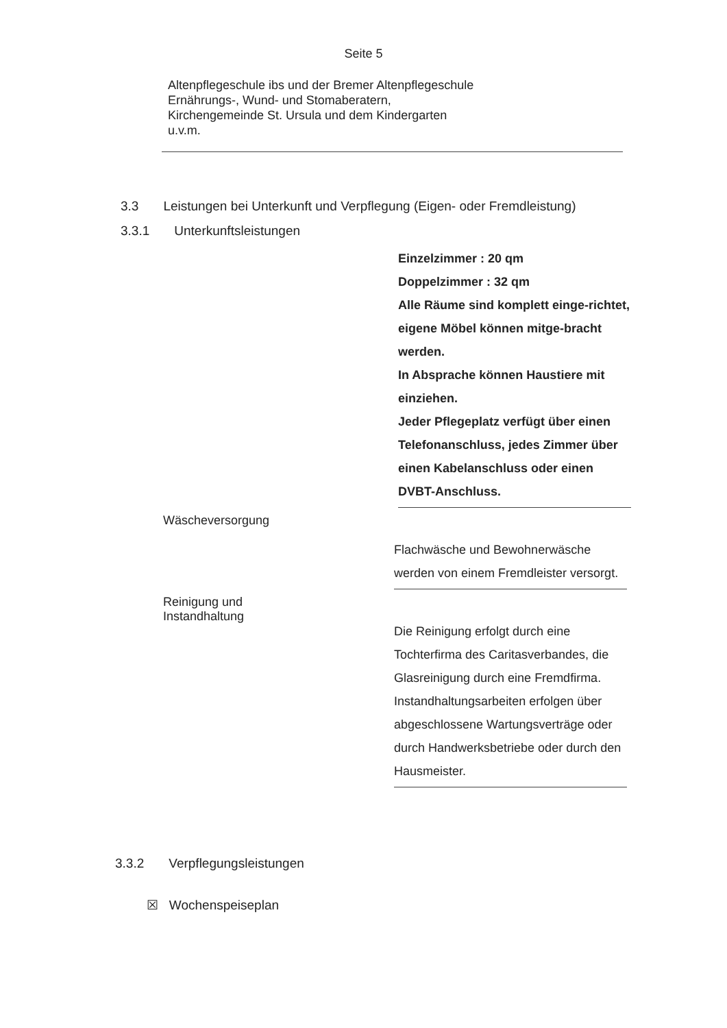Seite 5
Altenpflegeschule ibs und der Bremer Altenpflegeschule
Ernährungs-, Wund- und Stomaberatern,
Kirchengemeinde St. Ursula und dem Kindergarten
u.v.m.
3.3 Leistungen bei Unterkunft und Verpflegung (Eigen- oder Fremdleistung)
3.3.1 Unterkunftsleistungen
Einzelzimmer : 20 qm
Doppelzimmer : 32 qm
Alle Räume sind komplett einge-richtet, eigene Möbel können mitge-bracht werden.
In Absprache können Haustiere mit einziehen.
Jeder Pflegeplatz verfügt über einen Telefonanschluss, jedes Zimmer über einen Kabelanschluss oder einen DVBT-Anschluss.
Wäscheversorgung
Flachwäsche und Bewohnerwäsche werden von einem Fremdleister versorgt.
Reinigung und Instandhaltung
Die Reinigung erfolgt durch eine Tochterfirma des Caritasverbandes, die Glasreinigung durch eine Fremdfirma. Instandhaltungsarbeiten erfolgen über abgeschlossene Wartungsverträge oder durch Handwerksbetriebe oder durch den Hausmeister.
3.3.2 Verpflegungsleistungen
☒ Wochenspeiseplan